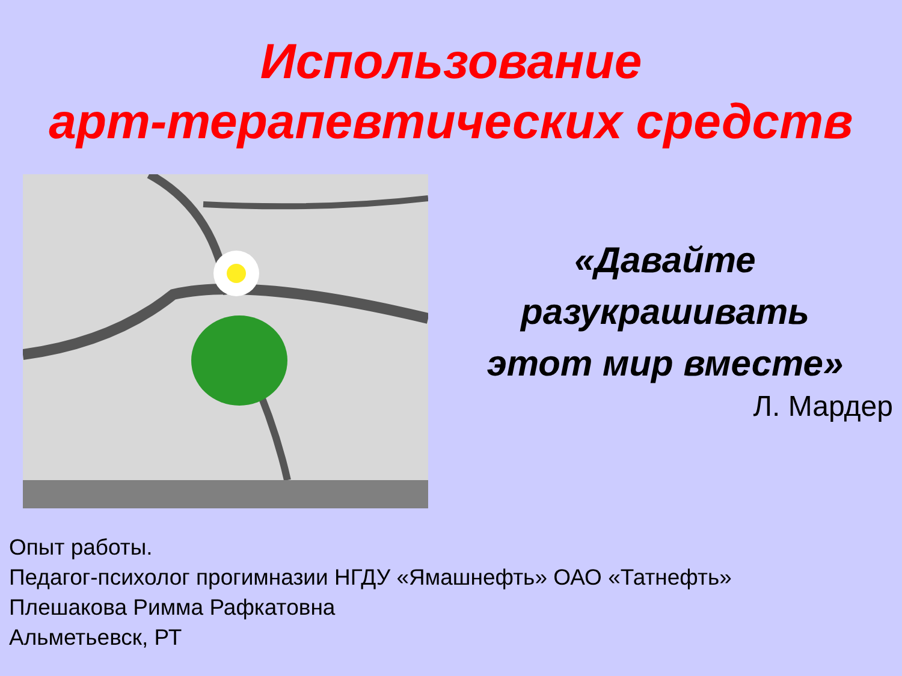Использование
арт-терапевтических средств
«Давайте
разукрашивать
этот мир вместе»
Л. Мардер
Опыт работы.
Педагог-психолог прогимназии НГДУ «Ямашнефть» ОАО «Татнефть»
Плешакова Римма Рафкатовна
Альметьевск, РТ